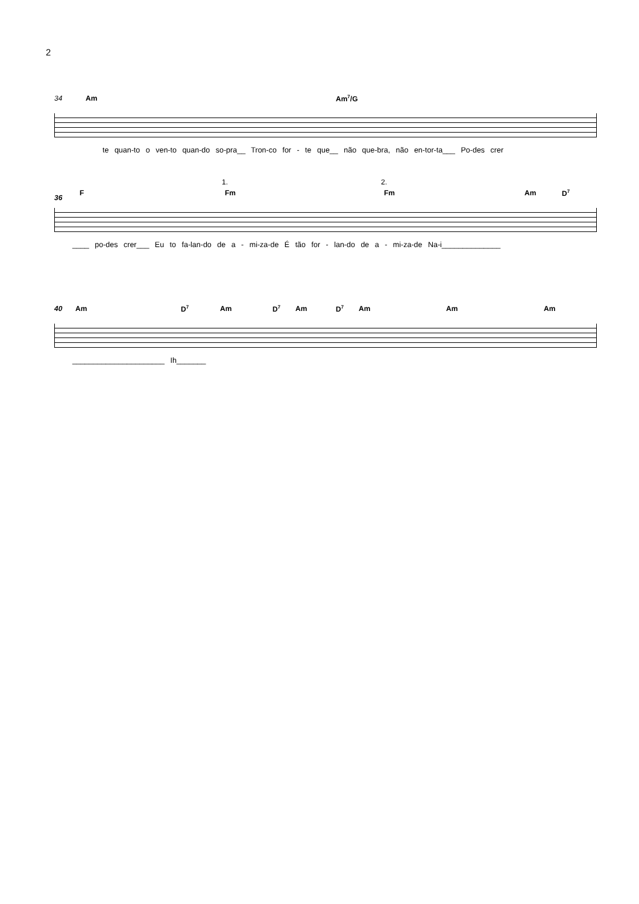2
34 Am Am<sup>7</sup>/G
te quan-to o ven-to quan-do so-pra__ Tron-co for - te que__ não que-bra, não en-tor-ta___ Po-des crer
1. 2.
36
F Fm Fm Am D<sup>7</sup>
____ po-des crer___ Eu to fa-lan-do de a - mi-za-de É tão for - lan-do de a - mi-za-de Na-i______________
40 Am D<sup>7</sup> Am D<sup>7</sup> Am D<sup>7</sup> Am Am Am
______________________ Ih_______